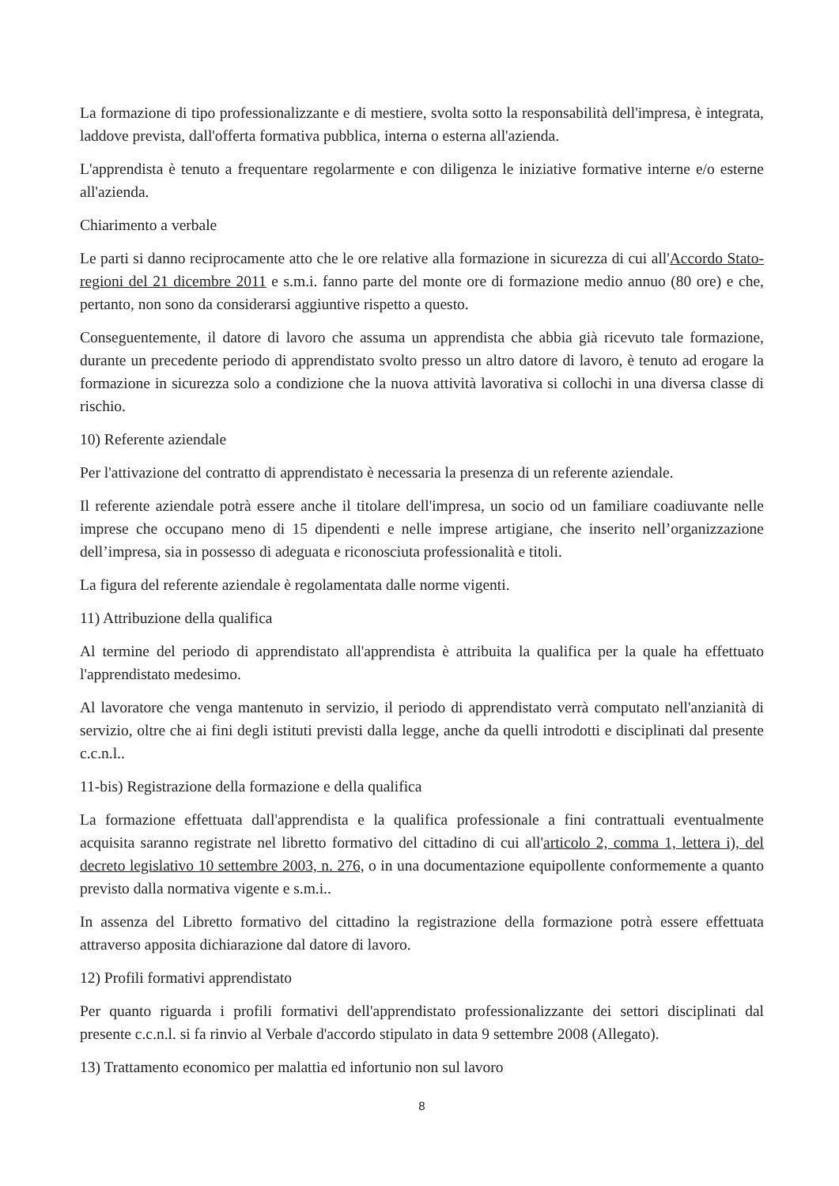La formazione di tipo professionalizzante e di mestiere, svolta sotto la responsabilità dell'impresa, è integrata, laddove prevista, dall'offerta formativa pubblica, interna o esterna all'azienda.
L'apprendista è tenuto a frequentare regolarmente e con diligenza le iniziative formative interne e/o esterne all'azienda.
Chiarimento a verbale
Le parti si danno reciprocamente atto che le ore relative alla formazione in sicurezza di cui all'Accordo Stato-regioni del 21 dicembre 2011 e s.m.i. fanno parte del monte ore di formazione medio annuo (80 ore) e che, pertanto, non sono da considerarsi aggiuntive rispetto a questo.
Conseguentemente, il datore di lavoro che assuma un apprendista che abbia già ricevuto tale formazione, durante un precedente periodo di apprendistato svolto presso un altro datore di lavoro, è tenuto ad erogare la formazione in sicurezza solo a condizione che la nuova attività lavorativa si collochi in una diversa classe di rischio.
10) Referente aziendale
Per l'attivazione del contratto di apprendistato è necessaria la presenza di un referente aziendale.
Il referente aziendale potrà essere anche il titolare dell'impresa, un socio od un familiare coadiuvante nelle imprese che occupano meno di 15 dipendenti e nelle imprese artigiane, che inserito nell’organizzazione dell’impresa, sia in possesso di adeguata e riconosciuta professionalità e titoli.
La figura del referente aziendale è regolamentata dalle norme vigenti.
11) Attribuzione della qualifica
Al termine del periodo di apprendistato all'apprendista è attribuita la qualifica per la quale ha effettuato l'apprendistato medesimo.
Al lavoratore che venga mantenuto in servizio, il periodo di apprendistato verrà computato nell'anzianità di servizio, oltre che ai fini degli istituti previsti dalla legge, anche da quelli introdotti e disciplinati dal presente c.c.n.l..
11-bis) Registrazione della formazione e della qualifica
La formazione effettuata dall'apprendista e la qualifica professionale a fini contrattuali eventualmente acquisita saranno registrate nel libretto formativo del cittadino di cui all'articolo 2, comma 1, lettera i), del decreto legislativo 10 settembre 2003, n. 276, o in una documentazione equipollente conformemente a quanto previsto dalla normativa vigente e s.m.i..
In assenza del Libretto formativo del cittadino la registrazione della formazione potrà essere effettuata attraverso apposita dichiarazione dal datore di lavoro.
12) Profili formativi apprendistato
Per quanto riguarda i profili formativi dell'apprendistato professionalizzante dei settori disciplinati dal presente c.c.n.l. si fa rinvio al Verbale d'accordo stipulato in data 9 settembre 2008 (Allegato).
13) Trattamento economico per malattia ed infortunio non sul lavoro
8